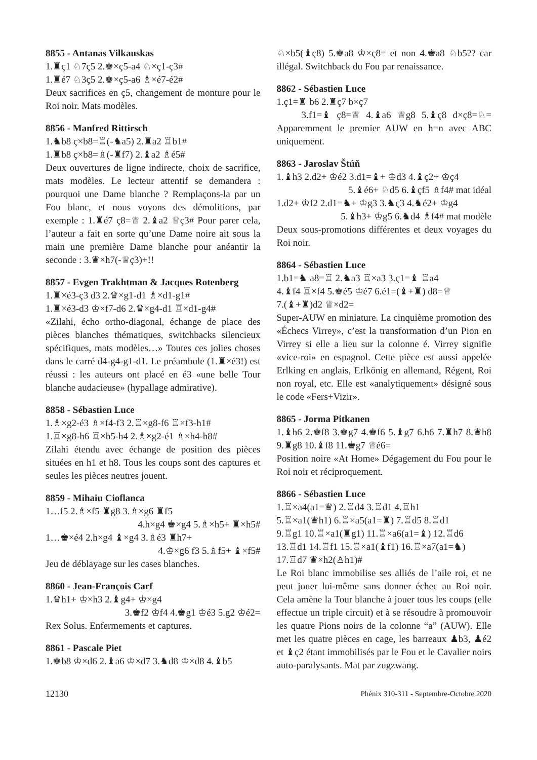8855 - Antanas Vilkauskas
1.♜ç1 ♘7ç5 2.♚×ç5-a4 ♘×ç1-ç3#
1.♜é7 ♘3ç5 2.♚×ç5-a6 ♗×é7-é2#
Deux sacrifices en ç5, changement de monture pour le Roi noir. Mats modèles.
8856 - Manfred Rittirsch
1.♞b8 ç×b8=♖(-♞a5) 2.♜a2 ♖b1#
1.♜b8 ç×b8=♗(-♜f7) 2.♝a2 ♗é5#
Deux ouvertures de ligne indirecte, choix de sacrifice, mats modèles. Le lecteur attentif se demandera : pourquoi une Dame blanche ? Remplaçons-la par un Fou blanc, et nous voyons des démolitions, par exemple : 1.♜é7 ç8=♕ 2.♝a2 ♕ç3# Pour parer cela, l’auteur a fait en sorte qu’une Dame noire ait sous la main une première Dame blanche pour anéantir la seconde : 3.♛×h7(-♕ç3)+!!
8857 - Evgen Trakhtman & Jacques Rotenberg
1.♜×é3-ç3 d3 2.♛×g1-d1 ♗×d1-g1#
1.♜×é3-d3 ♔×f7-d6 2.♛×g4-d1 ♖×d1-g4#
«Zilahi, écho ortho-diagonal, échange de place des pièces blanches thématiques, switchbacks silencieux spécifiques, mats modèles…» Toutes ces jolies choses dans le carré d4-g4-g1-d1. Le préambule (1.♜×é3!) est réussi : les auteurs ont placé en é3 «une belle Tour blanche audacieuse» (hypallage admirative).
8858 - Sébastien Luce
1.♗×g2-é3 ♗×f4-f3 2.♖×g8-f6 ♖×f3-h1#
1.♖×g8-h6 ♖×h5-h4 2.♗×g2-é1 ♗×h4-h8#
Zilahi étendu avec échange de position des pièces situées en h1 et h8. Tous les coups sont des captures et seules les pièces neutres jouent.
8859 - Mihaiu Cioflanca
1…f5 2.♗×f5 ♜g8 3.♗×g6 ♜f5
4.h×g4 ♚×g4 5.♗×h5+ ♜×h5#
1…♚×é4 2.h×g4 ♝×g4 3.♗é3 ♜h7+
4.♔×g6 f3 5.♗f5+ ♝×f5#
Jeu de déblayage sur les cases blanches.
8860 - Jean-François Carf
1.♛h1+ ♔×h3 2.♝g4+ ♔×g4
3.♚f2 ♔f4 4.♚g1 ♔é3 5.g2 ♔é2=
Rex Solus. Enfermements et captures.
8861 - Pascale Piet
1.♚b8 ♔×d6 2.♝a6 ♔×d7 3.♞d8 ♔×d8 4.♝b5
♘×b5(♝ç8) 5.♚a8 ♔×ç8= et non 4.♚a8 ♘b5?? car illégal. Switchback du Fou par renaissance.
8862 - Sébastien Luce
1.ç1=♜ b6 2.♜ç7 b×ç7
3.f1=♝ ç8=♕ 4.♝a6 ♕g8 5.♝ç8 d×ç8=♘= Apparemment le premier AUW en h=n avec ABC uniquement.
8863 - Jaroslav Štúň
1.♝h3 2.d2+ ♔é2 3.d1=♝+ ♔d3 4.♝ç2+ ♔ç4
5.♝é6+ ♘d5 6.♝çf5 ♗f4# mat idéal
1.d2+ ♔f2 2.d1=♞+ ♔g3 3.♞ç3 4.♞é2+ ♔g4
5.♝h3+ ♔g5 6.♞d4 ♗f4# mat modèle
Deux sous-promotions différentes et deux voyages du Roi noir.
8864 - Sébastien Luce
1.b1=♞ a8=♖ 2.♞a3 ♖×a3 3.ç1=♝ ♖a4
4.♝f4 ♖×f4 5.♚é5 ♔é7 6.é1=(♝+♜) d8=♕
7.(♝+♜)d2 ♕×d2=
Super-AUW en miniature. La cinquième promotion des «Échecs Virrey», c’est la transformation d’un Pion en Virrey si elle a lieu sur la colonne é. Virrey signifie «vice-roi» en espagnol. Cette pièce est aussi appelée Erlking en anglais, Erlkönig en allemand, Régent, Roi non royal, etc. Elle est «analytiquement» désigné sous le code «Fers+Vizir».
8865 - Jorma Pitkanen
1.♝h6 2.♚f8 3.♚g7 4.♚f6 5.♝g7 6.h6 7.♜h7 8.♛h8 9.♜g8 10.♝f8 11.♚g7 ♕é6=
Position noire «At Home» Dégagement du Fou pour le Roi noir et réciproquement.
8866 - Sébastien Luce
1.♖×a4(a1=♛) 2.♖d4 3.♖d1 4.♖h1
5.♖×a1(♛h1) 6.♖×a5(a1=♜) 7.♖d5 8.♖d1
9.♖g1 10.♖×a1(♜g1) 11.♖×a6(a1=♝) 12.♖d6
13.♖d1 14.♖f1 15.♖×a1(♝f1) 16.♖×a7(a1=♞)
17.♖d7 ♛×h2(♙h1)#
Le Roi blanc immobilise ses alliés de l’aile roi, et ne peut jouer lui-même sans donner échec au Roi noir. Cela amène la Tour blanche à jouer tous les coups (elle effectue un triple circuit) et à se résoudre à promouvoir les quatre Pions noirs de la colonne “a” (AUW). Elle met les quatre pièces en cage, les barreaux ♟b3, ♟é2 et ♝ç2 étant immobilisés par le Fou et le Cavalier noirs auto-paralysants. Mat par zugzwang.
12130 Phénix 310-311 - Septembre-Octobre 2020